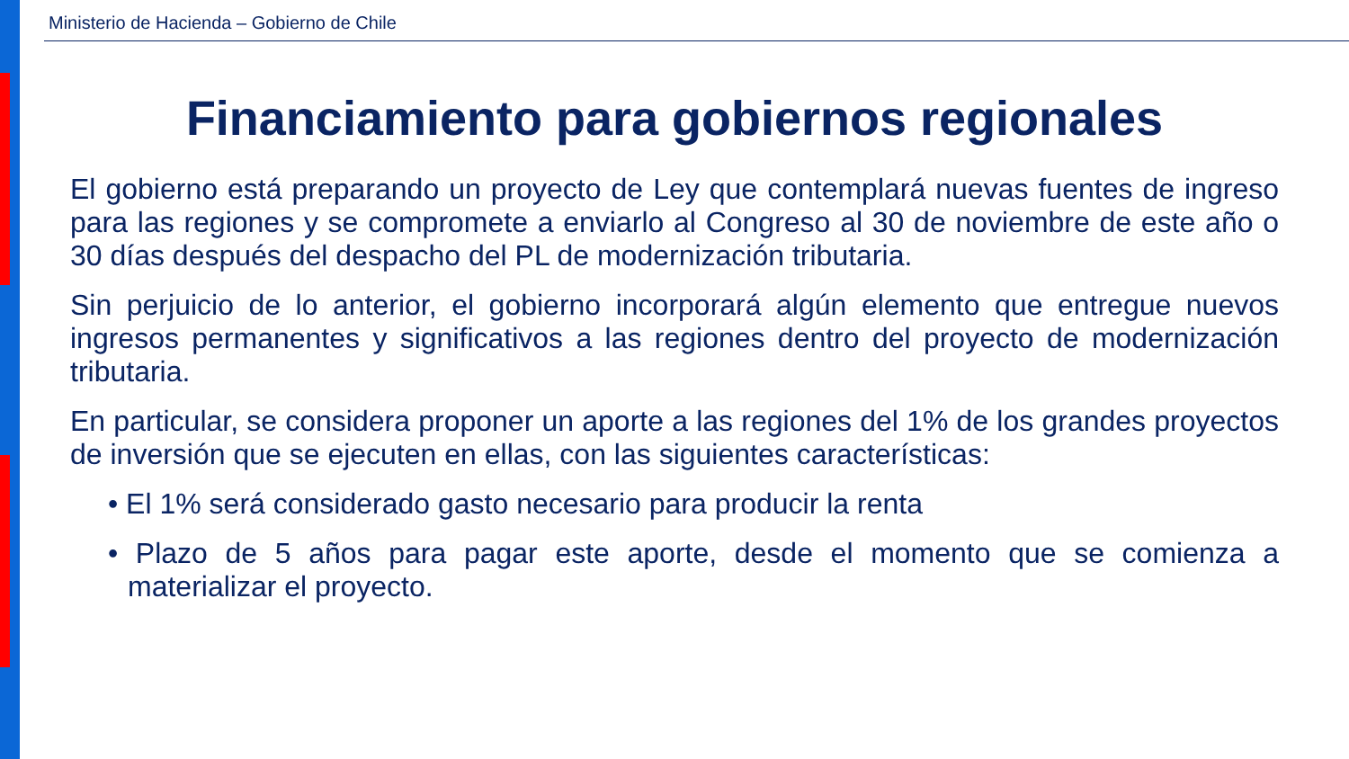Ministerio de Hacienda – Gobierno de Chile
Financiamiento para gobiernos regionales
El gobierno está preparando un proyecto de Ley que contemplará nuevas fuentes de ingreso para las regiones y se compromete a enviarlo al Congreso al 30 de noviembre de este año o 30 días después del despacho del PL de modernización tributaria.
Sin perjuicio de lo anterior, el gobierno incorporará algún elemento que entregue nuevos ingresos permanentes y significativos a las regiones dentro del proyecto de modernización tributaria.
En particular, se considera proponer un aporte a las regiones del 1% de los grandes proyectos de inversión que se ejecuten en ellas, con las siguientes características:
• El 1% será considerado gasto necesario para producir la renta
• Plazo de 5 años para pagar este aporte, desde el momento que se comienza a materializar el proyecto.